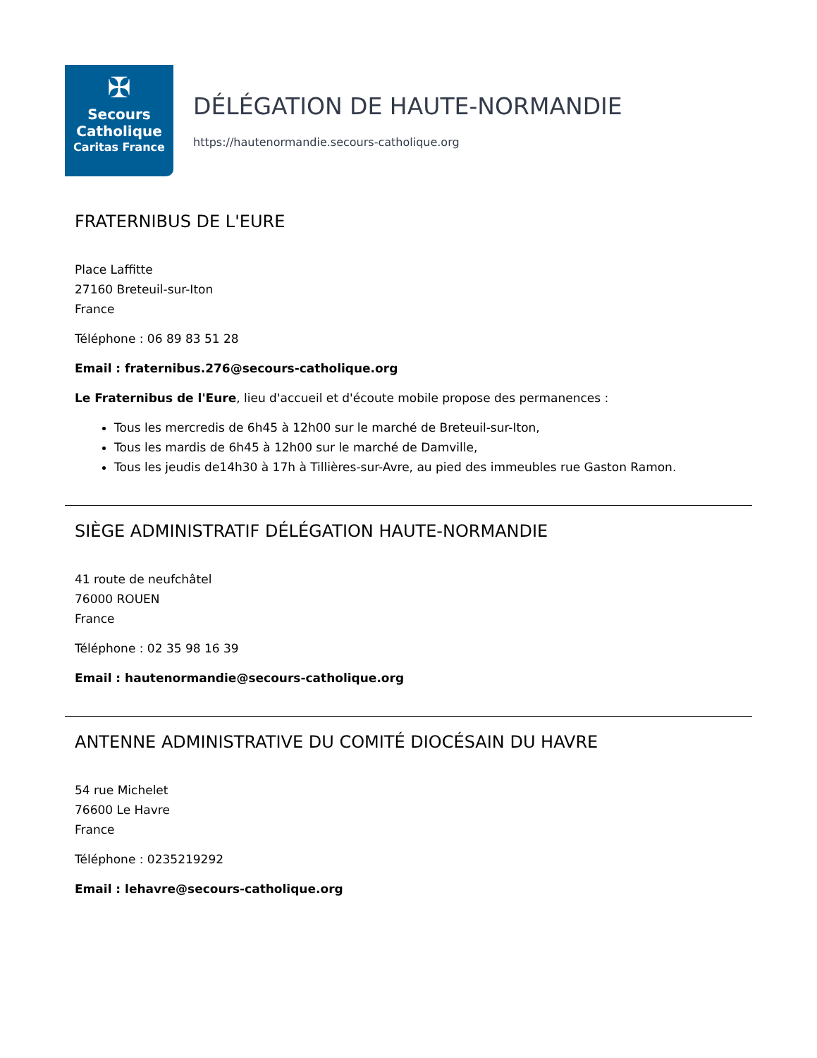✠
Secours
Catholique
Caritas France
DÉLÉGATION DE HAUTE-NORMANDIE
https://hautenormandie.secours-catholique.org
FRATERNIBUS DE L'EURE
Place Laffitte
27160 Breteuil-sur-Iton
France
Téléphone : 06 89 83 51 28
Email : fraternibus.276@secours-catholique.org
Le Fraternibus de l'Eure, lieu d'accueil et d'écoute mobile propose des permanences :
Tous les mercredis de 6h45 à 12h00 sur le marché de Breteuil-sur-Iton,
Tous les mardis de 6h45 à 12h00 sur le marché de Damville,
Tous les jeudis de14h30 à 17h à Tillières-sur-Avre, au pied des immeubles rue Gaston Ramon.
SIÈGE ADMINISTRATIF DÉLÉGATION HAUTE-NORMANDIE
41 route de neufchâtel
76000 ROUEN
France
Téléphone : 02 35 98 16 39
Email : hautenormandie@secours-catholique.org
ANTENNE ADMINISTRATIVE DU COMITÉ DIOCÉSAIN DU HAVRE
54 rue Michelet
76600 Le Havre
France
Téléphone : 0235219292
Email : lehavre@secours-catholique.org